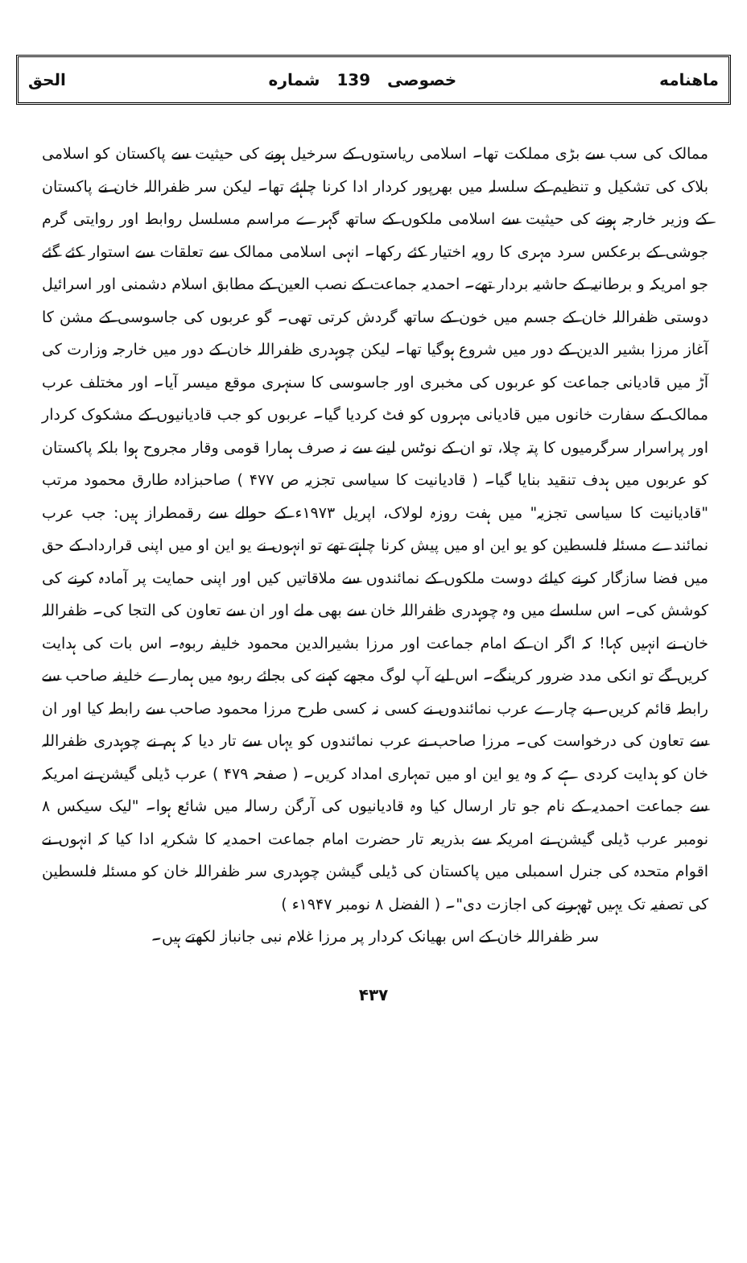ماهنامه خصوصی 139 شماره الحق
ممالک کی سب سے بڑی مملکت تھا۔ اسلامی ریاستوں کے سرخیل ہونے کی حیثیت سے پاکستان کو اسلامی بلاک کی تشکیل و تنظیم کے سلسلہ میں بھرپور کردار ادا کرنا چاہئے تھا۔ لیکن سر ظفراللہ خان نے پاکستان کے وزیر خارجہ ہونے کی حیثیت سے اسلامی ملکوں کے ساتھ گہرے مراسم مسلسل روابط اور روایتی گرم جوشی کے برعکس سرد مہری کا رویہ اختیار کئے رکھا۔ انہی اسلامی ممالک سے تعلقات سے استوار کئے گئے جو امریکہ و برطانیہ کے حاشیہ بردار تھے۔ احمدیہ جماعت کے نصب العین کے مطابق اسلام دشمنی اور اسرائیل دوستی ظفراللہ خان کے جسم میں خون کے ساتھ گردش کرتی تھی۔ گو عربوں کی جاسوسی کے مشن کا آغاز مرزا بشیر الدین کے دور میں شروع ہوگیا تھا۔ لیکن چوہدری ظفراللہ خان کے دور میں خارجہ وزارت کی آڑ میں قادیانی جماعت کو عربوں کی مخبری اور جاسوسی کا سنہری موقع میسر آیا۔ اور مختلف عرب ممالک کے سفارت خانوں میں قادیانی مہروں کو فٹ کردیا گیا۔ عربوں کو جب قادیانیوں کے مشکوک کردار اور پراسرار سرگرمیوں کا پتہ چلا، تو ان کے نوٹس لینے سے نہ صرف ہمارا قومی وقار مجروح ہوا بلکہ پاکستان کو عربوں میں ہدف تنقید بنایا گیا۔ ( قادیانیت کا سیاسی تجزیہ ص ۴۷۷ ) صاحبزادہ طارق محمود مرتب "قادیانیت کا سیاسی تجزیہ" میں ہفت روزہ لولاک، اپریل ۱۹۷۳ء کے حوالے سے رقمطراز ہیں: جب عرب نمائندے مسئلہ فلسطین کو یو این او میں پیش کرنا چاہتے تھے تو انہوں نے یو این او میں اپنی قرارداد کے حق میں فضا سازگار کرنے کیلئے دوست ملکوں کے نمائندوں سے ملاقاتیں کیں اور اپنی حمایت پر آمادہ کرنے کی کوشش کی۔ اس سلسلے میں وہ چوہدری ظفراللہ خان سے بھی ملے اور ان سے تعاون کی التجا کی۔ ظفراللہ خان نے انہیں کہا! کہ اگر ان کے امام جماعت اور مرزا بشیرالدین محمود خلیفہ ربوہ۔ اس بات کی ہدایت کریں گے تو انکی مدد ضرور کرینگے۔ اس لیے آپ لوگ مجھے کہنے کی بجائے ربوہ میں ہمارے خلیفہ صاحب سے رابطہ قائم کریں۔ بے چارے عرب نمائندوں نے کسی نہ کسی طرح مرزا محمود صاحب سے رابطہ کیا اور ان سے تعاون کی درخواست کی۔ مرزا صاحب نے عرب نمائندوں کو یہاں سے تار دیا کہ ہم نے چوہدری ظفراللہ خان کو ہدایت کردی ہے کہ وہ یو این او میں تمہاری امداد کریں۔ ( صفحہ ۴۷۹ ) عرب ڈیلی گیشن نے امریکہ سے جماعت احمدیہ کے نام جو تار ارسال کیا وہ قادیانیوں کی آرگن رسالہ میں شائع ہوا۔ "لیک سیکس ۸ نومبر عرب ڈیلی گیشن نے امریکہ سے بذریعہ تار حضرت امام جماعت احمدیہ کا شکریہ ادا کیا کہ انہوں نے اقوام متحدہ کی جنرل اسمبلی میں پاکستان کی ڈیلی گیشن چوہدری سر ظفراللہ خان کو مسئلہ فلسطین کی تصفیہ تک یہیں ٹھہرنے کی اجازت دی"۔ ( الفضل ۸ نومبر ۱۹۴۷ء )
سر ظفراللہ خان کے اس بھیانک کردار پر مرزا غلام نبی جانباز لکھتے ہیں۔
۴۳۷